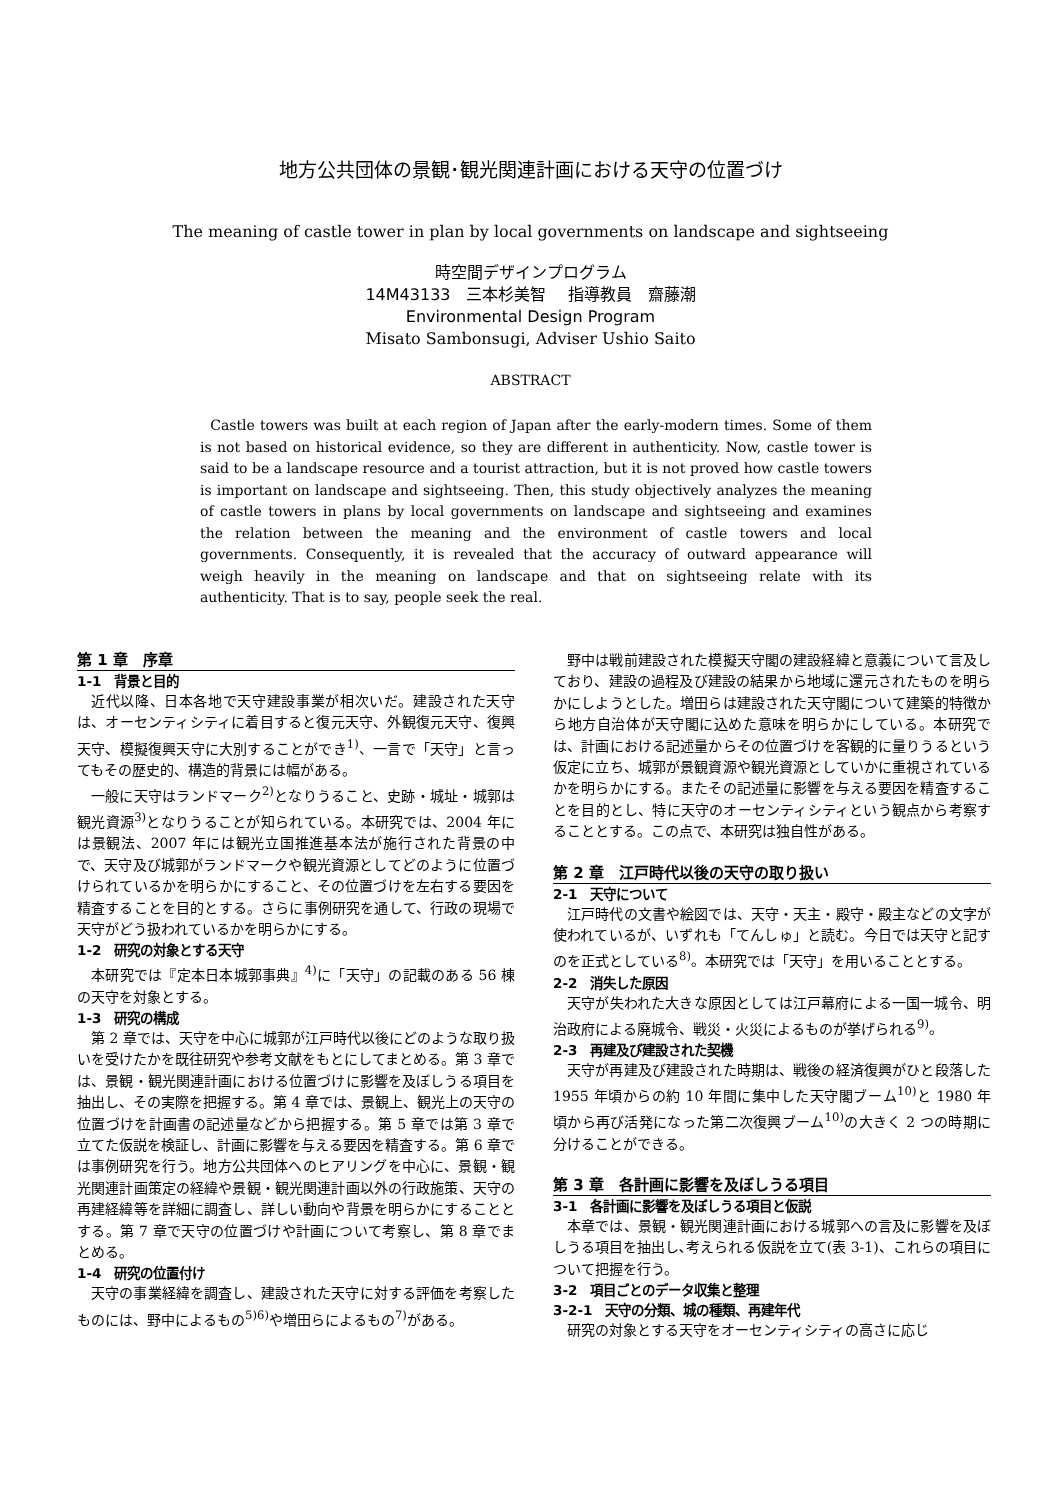地方公共団体の景観･観光関連計画における天守の位置づけ
The meaning of castle tower in plan by local governments on landscape and sightseeing
時空間デザインプログラム
14M43133　三本杉美智　 指導教員　齋藤潮
Environmental Design Program
Misato Sambonsugi, Adviser Ushio Saito
ABSTRACT
Castle towers was built at each region of Japan after the early-modern times. Some of them is not based on historical evidence, so they are different in authenticity. Now, castle tower is said to be a landscape resource and a tourist attraction, but it is not proved how castle towers is important on landscape and sightseeing. Then, this study objectively analyzes the meaning of castle towers in plans by local governments on landscape and sightseeing and examines the relation between the meaning and the environment of castle towers and local governments. Consequently, it is revealed that the accuracy of outward appearance will weigh heavily in the meaning on landscape and that on sightseeing relate with its authenticity. That is to say, people seek the real.
第 1 章　序章
1-1　背景と目的
近代以降、日本各地で天守建設事業が相次いだ。建設された天守は、オーセンティシティに着目すると復元天守、外観復元天守、復興天守、模擬復興天守に大別することができ<sup>1)</sup>、一言で「天守」と言ってもその歴史的、構造的背景には幅がある。
一般に天守はランドマーク<sup>2)</sup>となりうること、史跡・城址・城郭は観光資源<sup>3)</sup>となりうることが知られている。本研究では、2004 年には景観法、2007 年には観光立国推進基本法が施行された背景の中で、天守及び城郭がランドマークや観光資源としてどのように位置づけられているかを明らかにすること、その位置づけを左右する要因を精査することを目的とする。さらに事例研究を通して、行政の現場で天守がどう扱われているかを明らかにする。
1-2　研究の対象とする天守
本研究では『定本日本城郭事典』<sup>4)</sup>に「天守」の記載のある 56 棟の天守を対象とする。
1-3　研究の構成
第 2 章では、天守を中心に城郭が江戸時代以後にどのような取り扱いを受けたかを既往研究や参考文献をもとにしてまとめる。第 3 章では、景観・観光関連計画における位置づけに影響を及ぼしうる項目を抽出し、その実際を把握する。第 4 章では、景観上、観光上の天守の位置づけを計画書の記述量などから把握する。第 5 章では第 3 章で立てた仮説を検証し、計画に影響を与える要因を精査する。第 6 章では事例研究を行う。地方公共団体へのヒアリングを中心に、景観・観光関連計画策定の経緯や景観・観光関連計画以外の行政施策、天守の再建経緯等を詳細に調査し、詳しい動向や背景を明らかにすることとする。第 7 章で天守の位置づけや計画について考察し、第 8 章でまとめる。
1-4　研究の位置付け
天守の事業経緯を調査し、建設された天守に対する評価を考察したものには、野中によるもの<sup>5)6)</sup>や増田らによるもの<sup>7)</sup>がある。
野中は戦前建設された模擬天守閣の建設経緯と意義について言及しており、建設の過程及び建設の結果から地域に還元されたものを明らかにしようとした。増田らは建設された天守閣について建築的特徴から地方自治体が天守閣に込めた意味を明らかにしている。本研究では、計画における記述量からその位置づけを客観的に量りうるという仮定に立ち、城郭が景観資源や観光資源としていかに重視されているかを明らかにする。またその記述量に影響を与える要因を精査することを目的とし、特に天守のオーセンティシティという観点から考察することとする。この点で、本研究は独自性がある。
第 2 章　江戸時代以後の天守の取り扱い
2-1　天守について
江戸時代の文書や絵図では、天守・天主・殿守・殿主などの文字が使われているが、いずれも「てんしゅ」と読む。今日では天守と記すのを正式としている<sup>8)</sup>。本研究では「天守」を用いることとする。
2-2　消失した原因
天守が失われた大きな原因としては江戸幕府による一国一城令、明治政府による廃城令、戦災・火災によるものが挙げられる<sup>9)</sup>。
2-3　再建及び建設された契機
天守が再建及び建設された時期は、戦後の経済復興がひと段落した 1955 年頃からの約 10 年間に集中した天守閣ブーム<sup>10)</sup>と 1980 年頃から再び活発になった第二次復興ブーム<sup>10)</sup>の大きく 2 つの時期に分けることができる。
第 3 章　各計画に影響を及ぼしうる項目
3-1　各計画に影響を及ぼしうる項目と仮説
本章では、景観・観光関連計画における城郭への言及に影響を及ぼしうる項目を抽出し､考えられる仮説を立て(表 3-1)、これらの項目について把握を行う。
3-2　項目ごとのデータ収集と整理
3-2-1　天守の分類、城の種類、再建年代
研究の対象とする天守をオーセンティシティの高さに応じ